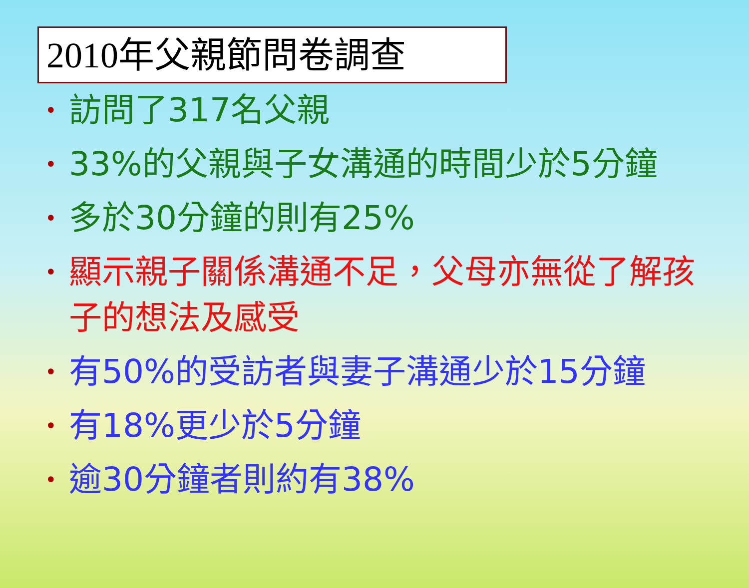2010年父親節問卷調查
• 訪問了317名父親
• 33%的父親與子女溝通的時間少於5分鐘
• 多於30分鐘的則有25%
• 顯示親子關係溝通不足，父母亦無從了解孩子的想法及感受
• 有50%的受訪者與妻子溝通少於15分鐘
• 有18%更少於5分鐘
• 逾30分鐘者則約有38%